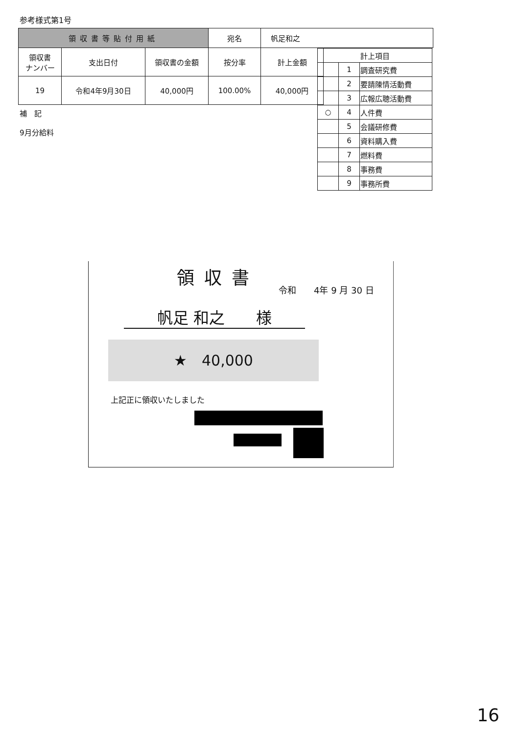参考様式第1号
| 領収書等貼付用紙 | | | 宛名 | 帆足和之 | |
| 領収書 ナンバー | 支出日付 | 領収書の金額 | 按分率 | 計上金額 | |
| 19 | 令和4年9月30日 | 40,000円 | 100.00% | 40,000円 | |
| 計上項目 | | |
| --- | --- | --- |
| | 1 | 調査研究費 |
| | 2 | 要請陳情活動費 |
| | 3 | 広報広聴活動費 |
| ○ | 4 | 人件費 |
| | 5 | 会議研修費 |
| | 6 | 資料購入費 |
| | 7 | 燃料費 |
| | 8 | 事務費 |
| | 9 | 事務所費 |
補　記
9月分給料
領収書
令和　　4年 9 月 30 日
帆足 和之　　様
★　40,000
上記正に領収いたしました
16